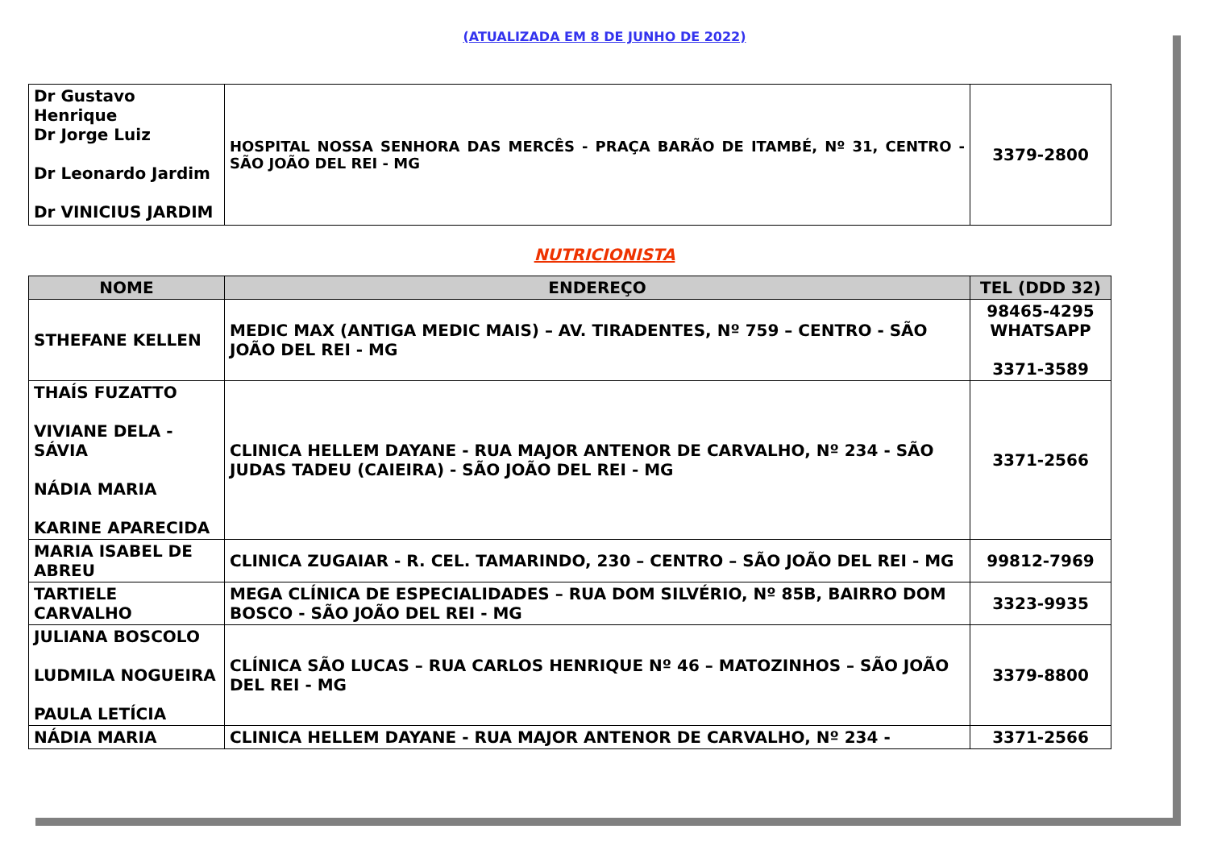(ATUALIZADA EM 8 DE JUNHO DE 2022)
| Dr Gustavo Henrique Dr Jorge Luiz Dr Leonardo Jardim Dr VINICIUS JARDIM | HOSPITAL NOSSA SENHORA DAS MERCÊS - PRAÇA BARÃO DE ITAMBÉ, Nº 31, CENTRO - SÃO JOÃO DEL REI - MG | 3379-2800 |
NUTRICIONISTA
| NOME | ENDEREÇO | TEL (DDD 32) |
| --- | --- | --- |
| STHEFANE KELLEN | MEDIC MAX (ANTIGA MEDIC MAIS) – AV. TIRADENTES, Nº 759 – CENTRO - SÃO JOÃO DEL REI - MG | 98465-4295 WHATSAPP 3371-3589 |
| THAÍS FUZATTO VIVIANE DELA - SÁVIA NÁDIA MARIA KARINE APARECIDA | CLINICA HELLEM DAYANE - RUA MAJOR ANTENOR DE CARVALHO, Nº 234 - SÃO JUDAS TADEU (CAIEIRA) - SÃO JOÃO DEL REI - MG | 3371-2566 |
| MARIA ISABEL DE ABREU | CLINICA ZUGAIAR - R. CEL. TAMARINDO, 230 – CENTRO – SÃO JOÃO DEL REI - MG | 99812-7969 |
| TARTIELE CARVALHO | MEGA CLÍNICA DE ESPECIALIDADES – RUA DOM SILVÉRIO, Nº 85B, BAIRRO DOM BOSCO - SÃO JOÃO DEL REI - MG | 3323-9935 |
| JULIANA BOSCOLO LUDMILA NOGUEIRA PAULA LETÍCIA | CLÍNICA SÃO LUCAS – RUA CARLOS HENRIQUE Nº 46 – MATOZINHOS – SÃO JOÃO DEL REI - MG | 3379-8800 |
| NÁDIA MARIA | CLINICA HELLEM DAYANE - RUA MAJOR ANTENOR DE CARVALHO, Nº 234 - | 3371-2566 |